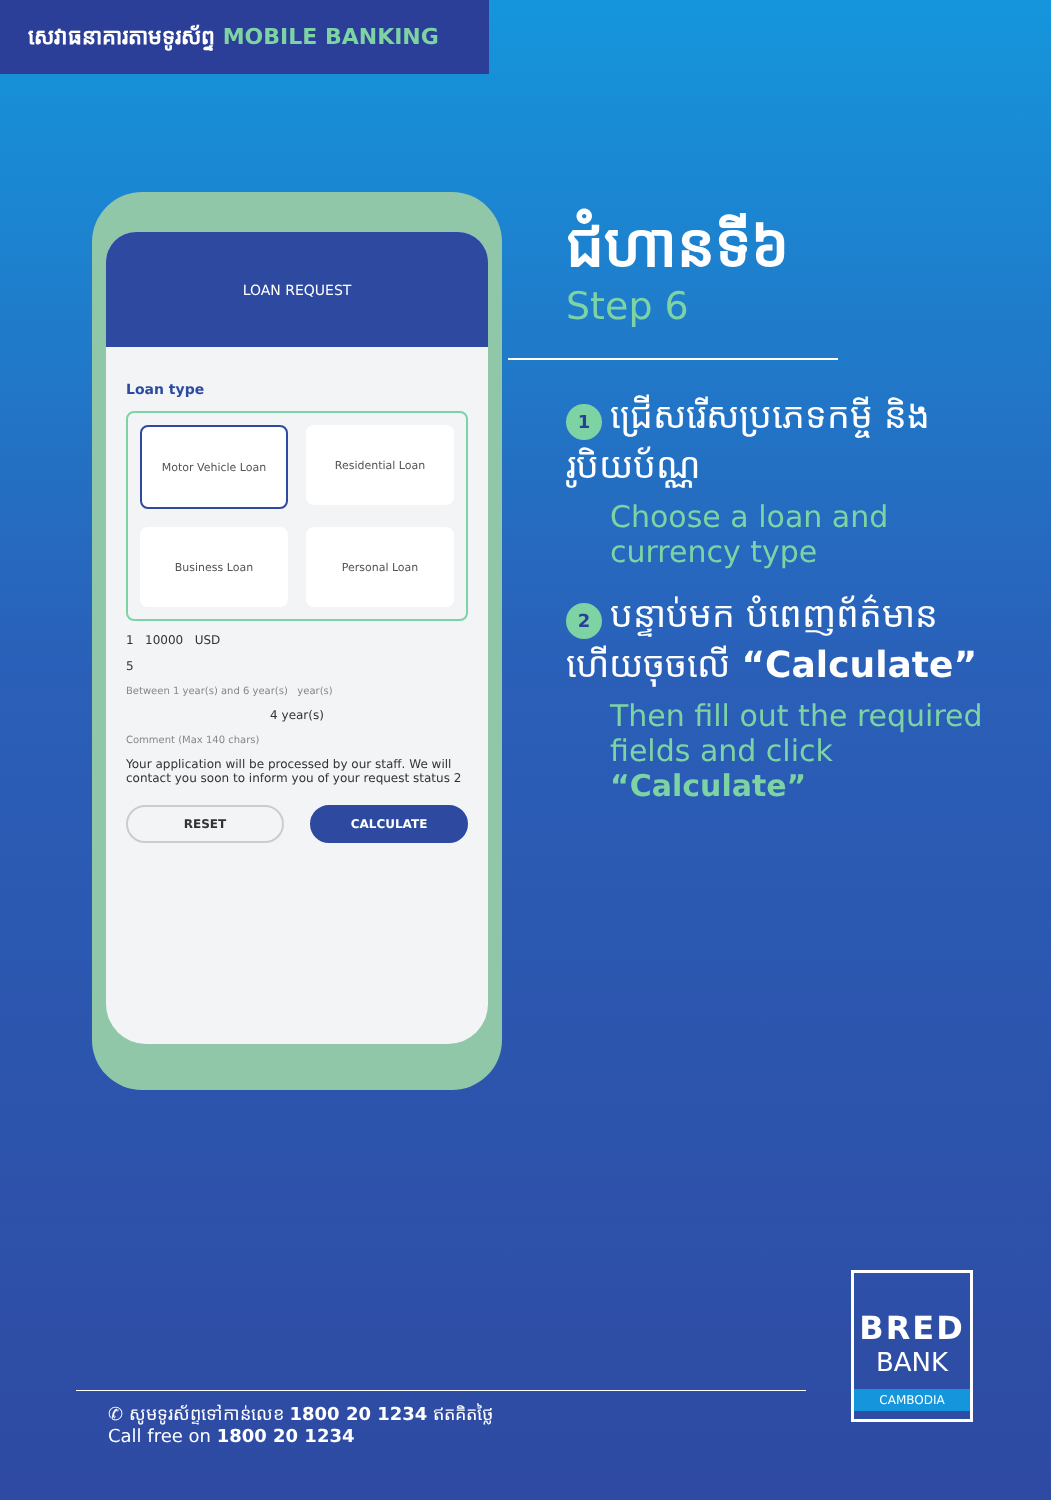សេវាធនាគារតាមទូរស័ព្ទ MOBILE BANKING
LOAN REQUEST
Loan type
Motor Vehicle Loan
Residential Loan
Business Loan
Personal Loan
1 10000 USD
5
Between 1 year(s) and 6 year(s) year(s)
4 year(s)
Comment (Max 140 chars)
Your application will be processed by our staff. We will contact you soon to inform you of your request status 2
RESET CALCULATE
ជំហានទី៦
Step 6
1 ជ្រើសរើសប្រភេទកម្ចី និងរូបិយប័ណ្ណ
Choose a loan and currency type
2 បន្ទាប់មក បំពេញព័ត៌មាន ហើយចុចលើ “Calculate”
Then fill out the required fields and click “Calculate”
BRED
BANK
CAMBODIA
✆ សូមទូរស័ព្ទទៅកាន់លេខ 1800 20 1234 ឥតគិតថ្លៃ
Call free on 1800 20 1234